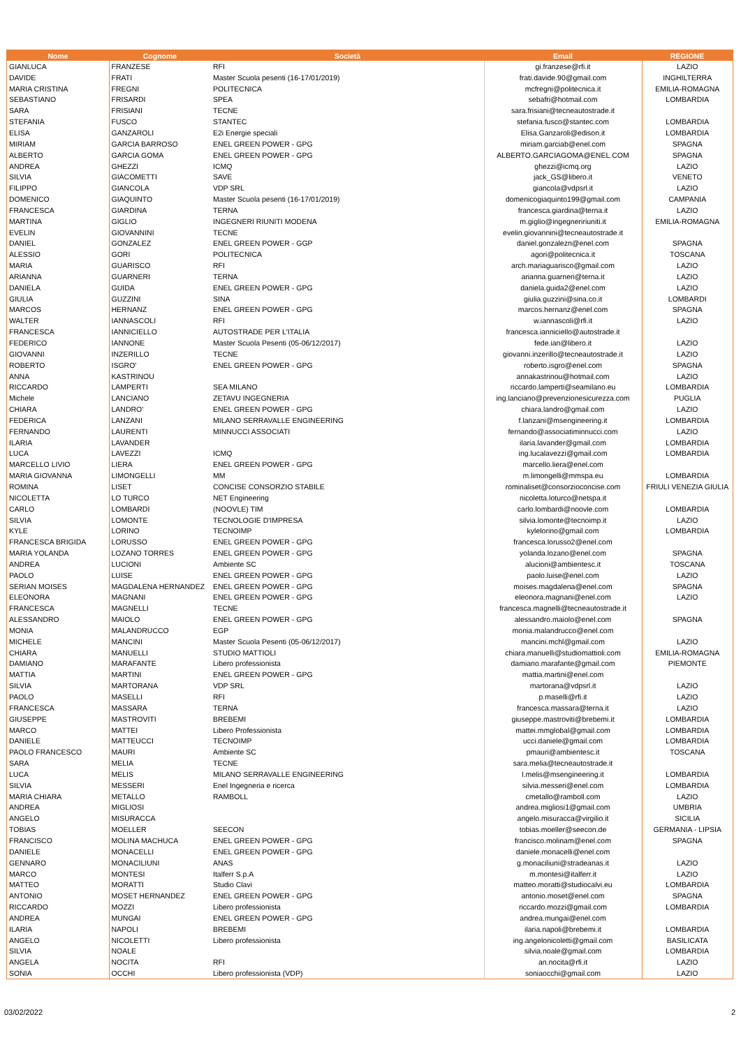| Nome | Cognome | Società | Email | REGIONE |
| --- | --- | --- | --- | --- |
| GIANLUCA | FRANZESE | RFI | gi.franzese@rfi.it | LAZIO |
| DAVIDE | FRATI | Master Scuola pesenti (16-17/01/2019) | frati.davide.90@gmail.com | INGHILTERRA |
| MARIA CRISTINA | FREGNI | POLITECNICA | mcfregni@politecnica.it | EMILIA-ROMAGNA |
| SEBASTIANO | FRISARDI | SPEA | sebafri@hotmail.com | LOMBARDIA |
| SARA | FRISIANI | TECNE | sara.frisiani@tecneautostrade.it | |
| STEFANIA | FUSCO | STANTEC | stefania.fusco@stantec.com | LOMBARDIA |
| ELISA | GANZAROLI | E2i Energie speciali | Elisa.Ganzaroli@edison.it | LOMBARDIA |
| MIRIAM | GARCIA BARROSO | ENEL GREEN POWER - GPG | miriam.garciab@enel.com | SPAGNA |
| ALBERTO | GARCIA GOMA | ENEL GREEN POWER - GPG | ALBERTO.GARCIAGOMA@ENEL.COM | SPAGNA |
| ANDREA | GHEZZI | ICMQ | ghezzi@icmq.org | LAZIO |
| SILVIA | GIACOMETTI | SAVE | jack_GS@libero.it | VENETO |
| FILIPPO | GIANCOLA | VDP SRL | giancola@vdpsrl.it | LAZIO |
| DOMENICO | GIAQUINTO | Master Scuola pesenti (16-17/01/2019) | domenicogiaquinto199@gmail.com | CAMPANIA |
| FRANCESCA | GIARDINA | TERNA | francesca.giardina@terna.it | LAZIO |
| MARTINA | GIGLIO | INGEGNERI RIUNITI MODENA | m.giglio@ingegneririuniti.it | EMILIA-ROMAGNA |
| EVELIN | GIOVANNINI | TECNE | evelin.giovannini@tecneautostrade.it | |
| DANIEL | GONZALEZ | ENEL GREEN POWER - GGP | daniel.gonzalezn@enel.com | SPAGNA |
| ALESSIO | GORI | POLITECNICA | agori@politecnica.it | TOSCANA |
| MARIA | GUARISCO | RFI | arch.mariaguarisco@gmail.com | LAZIO |
| ARIANNA | GUARNERI | TERNA | arianna.guarneri@terna.it | LAZIO |
| DANIELA | GUIDA | ENEL GREEN POWER - GPG | daniela.guida2@enel.com | LAZIO |
| GIULIA | GUZZINI | SINA | giulia.guzzini@sina.co.it | LOMBARDI |
| MARCOS | HERNANZ | ENEL GREEN POWER - GPG | marcos.hernanz@enel.com | SPAGNA |
| WALTER | IANNASCOLI | RFI | w.iannascoli@rfi.it | LAZIO |
| FRANCESCA | IANNICIELLO | AUTOSTRADE PER L'ITALIA | francesca.ianniciello@autostrade.it | |
| FEDERICO | IANNONE | Master Scuola Pesenti (05-06/12/2017) | fede.ian@libero.it | LAZIO |
| GIOVANNI | INZERILLO | TECNE | giovanni.inzerillo@tecneautostrade.it | LAZIO |
| ROBERTO | ISGRO' | ENEL GREEN POWER - GPG | roberto.isgro@enel.com | SPAGNA |
| ANNA | KASTRINOU | | annakastrinou@hotmail.com | LAZIO |
| RICCARDO | LAMPERTI | SEA MILANO | riccardo.lamperti@seamilano.eu | LOMBARDIA |
| Michele | LANCIANO | ZETAVU INGEGNERIA | ing.lanciano@prevenzionesicurezza.com | PUGLIA |
| CHIARA | LANDRO' | ENEL GREEN POWER - GPG | chiara.landro@gmail.com | LAZIO |
| FEDERICA | LANZANI | MILANO SERRAVALLE ENGINEERING | f.lanzani@msengineering.it | LOMBARDIA |
| FERNANDO | LAURENTI | MINNUCCI ASSOCIATI | fernando@associatiminnucci.com | LAZIO |
| ILARIA | LAVANDER | | ilaria.lavander@gmail.com | LOMBARDIA |
| LUCA | LAVEZZI | ICMQ | ing.lucalavezzi@gmail.com | LOMBARDIA |
| MARCELLO LIVIO | LIERA | ENEL GREEN POWER - GPG | marcello.liera@enel.com | |
| MARIA GIOVANNA | LIMONGELLI | MM | m.limongelli@mmspa.eu | LOMBARDIA |
| ROMINA | LISET | CONCISE CONSORZIO STABILE | rominaliset@consorzioconcise.com | FRIULI VENEZIA GIULIA |
| NICOLETTA | LO TURCO | NET Engineering | nicoletta.loturco@netspa.it | |
| CARLO | LOMBARDI | (NOOVLE) TIM | carlo.lombardi@noovle.com | LOMBARDIA |
| SILVIA | LOMONTE | TECNOLOGIE D'IMPRESA | silvia.lomonte@tecnoimp.it | LAZIO |
| KYLE | LORINO | TECNOIMP | kylelorino@gmail.com | LOMBARDIA |
| FRANCESCA BRIGIDA | LORUSSO | ENEL GREEN POWER - GPG | francesca.lorusso2@enel.com | |
| MARIA YOLANDA | LOZANO TORRES | ENEL GREEN POWER - GPG | yolanda.lozano@enel.com | SPAGNA |
| ANDREA | LUCIONI | Ambiente SC | alucioni@ambientesc.it | TOSCANA |
| PAOLO | LUISE | ENEL GREEN POWER - GPG | paolo.luise@enel.com | LAZIO |
| SERIAN MOISES | MAGDALENA HERNANDEZ | ENEL GREEN POWER - GPG | moises.magdalena@enel.com | SPAGNA |
| ELEONORA | MAGNANI | ENEL GREEN POWER - GPG | eleonora.magnani@enel.com | LAZIO |
| FRANCESCA | MAGNELLI | TECNE | francesca.magnelli@tecneautostrade.it | |
| ALESSANDRO | MAIOLO | ENEL GREEN POWER - GPG | alessandro.maiolo@enel.com | SPAGNA |
| MONIA | MALANDRUCCO | EGP | monia.malandrucco@enel.com | |
| MICHELE | MANCINI | Master Scuola Pesenti (05-06/12/2017) | mancini.mchl@gmail.com | LAZIO |
| CHIARA | MANUELLI | STUDIO MATTIOLI | chiara.manuelli@studiomattioli.com | EMILIA-ROMAGNA |
| DAMIANO | MARAFANTE | Libero professionista | damiano.marafante@gmail.com | PIEMONTE |
| MATTIA | MARTINI | ENEL GREEN POWER - GPG | mattia.martini@enel.com | |
| SILVIA | MARTORANA | VDP SRL | martorana@vdpsrl.it | LAZIO |
| PAOLO | MASELLI | RFI | p.maselli@rfi.it | LAZIO |
| FRANCESCA | MASSARA | TERNA | francesca.massara@terna.it | LAZIO |
| GIUSEPPE | MASTROVITI | BREBEMI | giuseppe.mastroviti@brebemi.it | LOMBARDIA |
| MARCO | MATTEI | Libero Professionista | mattei.mmglobal@gmail.com | LOMBARDIA |
| DANIELE | MATTEUCCI | TECNOIMP | ucci.daniele@gmail.com | LOMBARDIA |
| PAOLO FRANCESCO | MAURI | Ambiente SC | pmauri@ambientesc.it | TOSCANA |
| SARA | MELIA | TECNE | sara.melia@tecneautostrade.it | |
| LUCA | MELIS | MILANO SERRAVALLE ENGINEERING | l.melis@msengineering.it | LOMBARDIA |
| SILVIA | MESSERI | Enel Ingegneria e ricerca | silvia.messeri@enel.com | LOMBARDIA |
| MARIA CHIARA | METALLO | RAMBOLL | cmetallo@ramboll.com | LAZIO |
| ANDREA | MIGLIOSI | | andrea.migliosi1@gmail.com | UMBRIA |
| ANGELO | MISURACCA | | angelo.misuracca@virgilio.it | SICILIA |
| TOBIAS | MOELLER | SEECON | tobias.moeller@seecon.de | GERMANIA - LIPSIA |
| FRANCISCO | MOLINA MACHUCA | ENEL GREEN POWER - GPG | francisco.molinam@enel.com | SPAGNA |
| DANIELE | MONACELLI | ENEL GREEN POWER - GPG | daniele.monacelli@enel.com | |
| GENNARO | MONACILIUNI | ANAS | g.monaciliuni@stradeanas.it | LAZIO |
| MARCO | MONTESI | Italferr S.p.A | m.montesi@italferr.it | LAZIO |
| MATTEO | MORATTI | Studio Clavi | matteo.moratti@studiocalvi.eu | LOMBARDIA |
| ANTONIO | MOSET HERNANDEZ | ENEL GREEN POWER - GPG | antonio.moset@enel.com | SPAGNA |
| RICCARDO | MOZZI | Libero professionista | riccardo.mozzi@gmail.com | LOMBARDIA |
| ANDREA | MUNGAI | ENEL GREEN POWER - GPG | andrea.mungai@enel.com | |
| ILARIA | NAPOLI | BREBEMI | ilaria.napoli@brebemi.it | LOMBARDIA |
| ANGELO | NICOLETTI | Libero professionista | ing.angelonicoletti@gmail.com | BASILICATA |
| SILVIA | NOALE | | silvia.noale@gmail.com | LOMBARDIA |
| ANGELA | NOCITA | RFI | an.nocita@rfi.it | LAZIO |
| SONIA | OCCHI | Libero professionista (VDP) | soniaocchi@gmail.com | LAZIO |
03/02/2022 2